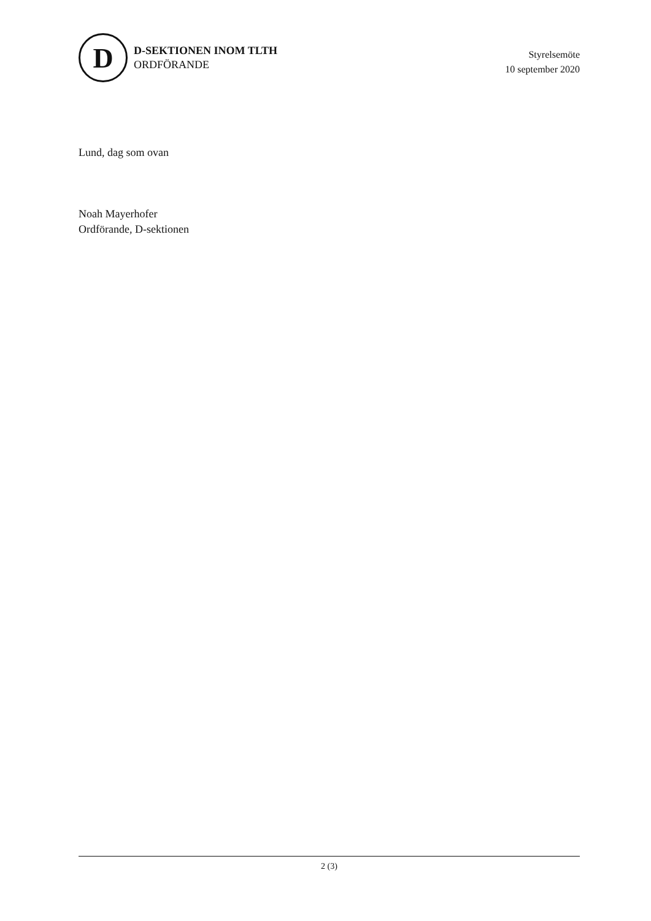D
D-SEKTIONEN INOM TLTH
ORDFÖRANDE
Styrelsemöte
10 september 2020
Lund, dag som ovan
Noah Mayerhofer
Ordförande, D-sektionen
2 (3)